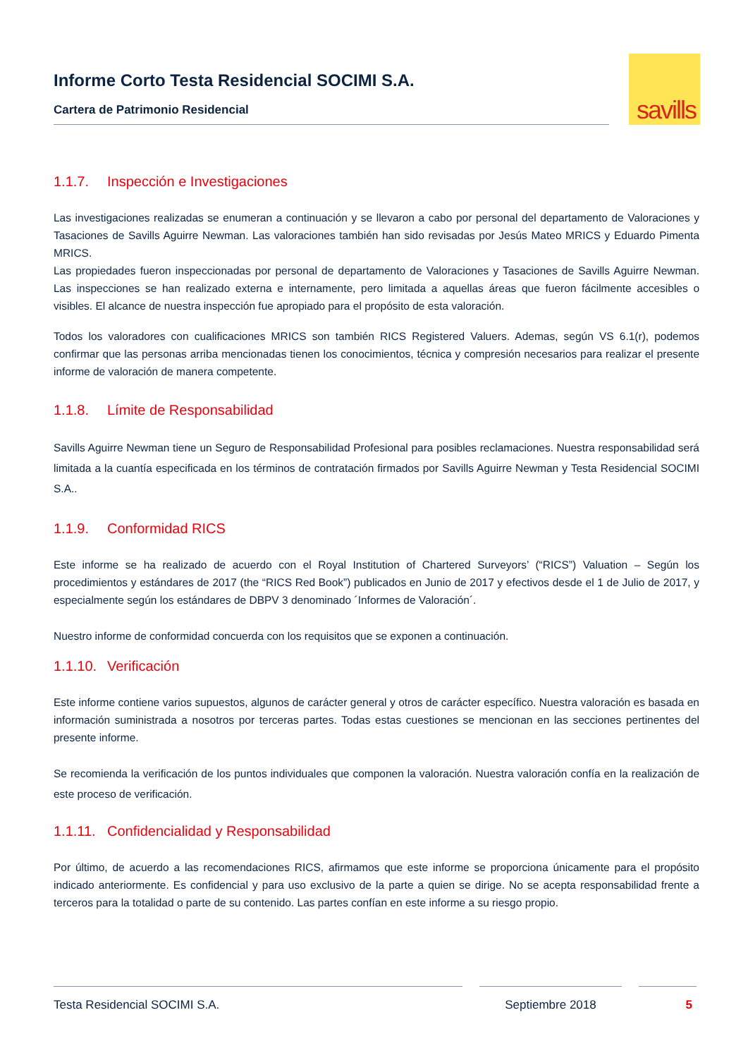Informe Corto Testa Residencial SOCIMI S.A.
Cartera de Patrimonio Residencial
savills
1.1.7. Inspección e Investigaciones
Las investigaciones realizadas se enumeran a continuación y se llevaron a cabo por personal del departamento de Valoraciones y Tasaciones de Savills Aguirre Newman. Las valoraciones también han sido revisadas por Jesús Mateo MRICS y Eduardo Pimenta MRICS.
Las propiedades fueron inspeccionadas por personal de departamento de Valoraciones y Tasaciones de Savills Aguirre Newman. Las inspecciones se han realizado externa e internamente, pero limitada a aquellas áreas que fueron fácilmente accesibles o visibles. El alcance de nuestra inspección fue apropiado para el propósito de esta valoración.
Todos los valoradores con cualificaciones MRICS son también RICS Registered Valuers. Ademas, según VS 6.1(r), podemos confirmar que las personas arriba mencionadas tienen los conocimientos, técnica y compresión necesarios para realizar el presente informe de valoración de manera competente.
1.1.8. Límite de Responsabilidad
Savills Aguirre Newman tiene un Seguro de Responsabilidad Profesional para posibles reclamaciones. Nuestra responsabilidad será limitada a la cuantía especificada en los términos de contratación firmados por Savills Aguirre Newman y Testa Residencial SOCIMI S.A..
1.1.9. Conformidad RICS
Este informe se ha realizado de acuerdo con el Royal Institution of Chartered Surveyors’ (“RICS”) Valuation – Según los procedimientos y estándares de 2017 (the “RICS Red Book”) publicados en Junio de 2017 y efectivos desde el 1 de Julio de 2017, y especialmente según los estándares de DBPV 3 denominado ´Informes de Valoración´.
Nuestro informe de conformidad concuerda con los requisitos que se exponen a continuación.
1.1.10. Verificación
Este informe contiene varios supuestos, algunos de carácter general y otros de carácter específico. Nuestra valoración es basada en información suministrada a nosotros por terceras partes. Todas estas cuestiones se mencionan en las secciones pertinentes del presente informe.
Se recomienda la verificación de los puntos individuales que componen la valoración. Nuestra valoración confía en la realización de este proceso de verificación.
1.1.11. Confidencialidad y Responsabilidad
Por último, de acuerdo a las recomendaciones RICS, afirmamos que este informe se proporciona únicamente para el propósito indicado anteriormente. Es confidencial y para uso exclusivo de la parte a quien se dirige. No se acepta responsabilidad frente a terceros para la totalidad o parte de su contenido. Las partes confían en este informe a su riesgo propio.
Testa Residencial SOCIMI S.A. Septiembre 2018 5